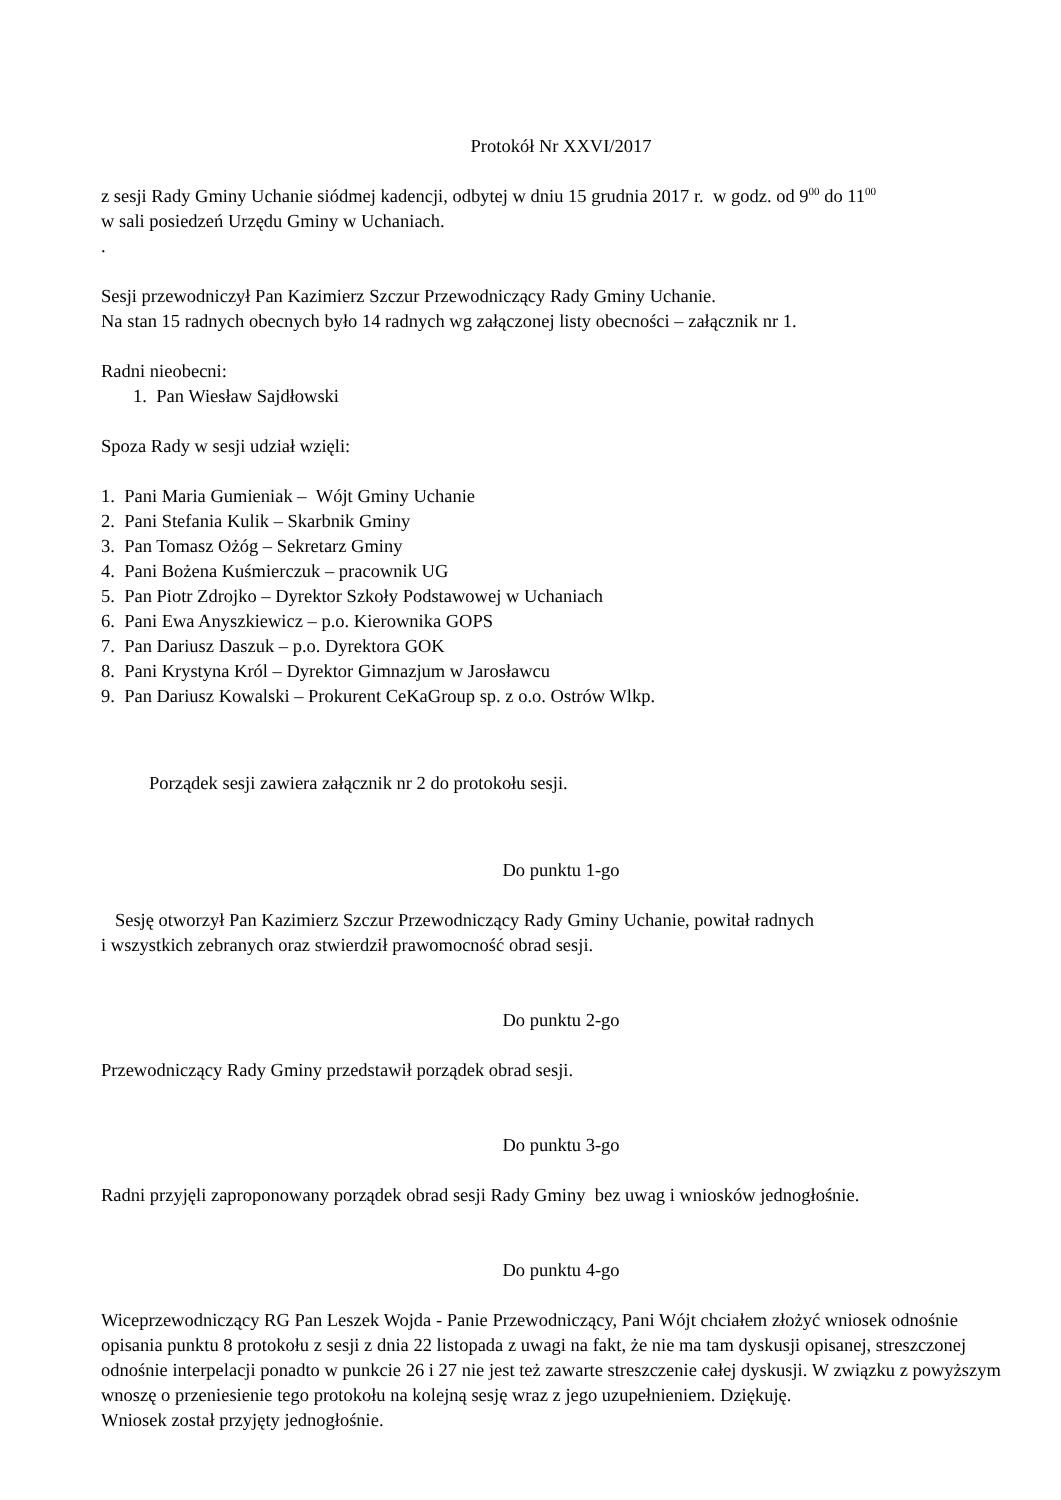Protokół Nr XXVI/2017
z sesji Rady Gminy Uchanie siódmej kadencji, odbytej w dniu 15 grudnia 2017 r. w godz. od 9<sup>00</sup> do 11<sup>00</sup>
w sali posiedzeń Urzędu Gminy w Uchaniach.
.
Sesji przewodniczył Pan Kazimierz Szczur Przewodniczący Rady Gminy Uchanie.
Na stan 15 radnych obecnych było 14 radnych wg załączonej listy obecności – załącznik nr 1.
Radni nieobecni:
1. Pan Wiesław Sajdłowski
Spoza Rady w sesji udział wzięli:
1. Pani Maria Gumieniak – Wójt Gminy Uchanie
2. Pani Stefania Kulik – Skarbnik Gminy
3. Pan Tomasz Ożóg – Sekretarz Gminy
4. Pani Bożena Kuśmierczuk – pracownik UG
5. Pan Piotr Zdrojko – Dyrektor Szkoły Podstawowej w Uchaniach
6. Pani Ewa Anyszkiewicz – p.o. Kierownika GOPS
7. Pan Dariusz Daszuk – p.o. Dyrektora GOK
8. Pani Krystyna Król – Dyrektor Gimnazjum w Jarosławcu
9. Pan Dariusz Kowalski – Prokurent CeKaGroup sp. z o.o. Ostrów Wlkp.
Porządek sesji zawiera załącznik nr 2 do protokołu sesji.
Do punktu 1-go
Sesję otworzył Pan Kazimierz Szczur Przewodniczący Rady Gminy Uchanie, powitał radnych
i wszystkich zebranych oraz stwierdził prawomocność obrad sesji.
Do punktu 2-go
Przewodniczący Rady Gminy przedstawił porządek obrad sesji.
Do punktu 3-go
Radni przyjęli zaproponowany porządek obrad sesji Rady Gminy bez uwag i wniosków jednogłośnie.
Do punktu 4-go
Wiceprzewodniczący RG Pan Leszek Wojda - Panie Przewodniczący, Pani Wójt chciałem złożyć wniosek odnośnie opisania punktu 8 protokołu z sesji z dnia 22 listopada z uwagi na fakt, że nie ma tam dyskusji opisanej, streszczonej odnośnie interpelacji ponadto w punkcie 26 i 27 nie jest też zawarte streszczenie całej dyskusji. W związku z powyższym wnoszę o przeniesienie tego protokołu na kolejną sesję wraz z jego uzupełnieniem. Dziękuję.
Wniosek został przyjęty jednogłośnie.